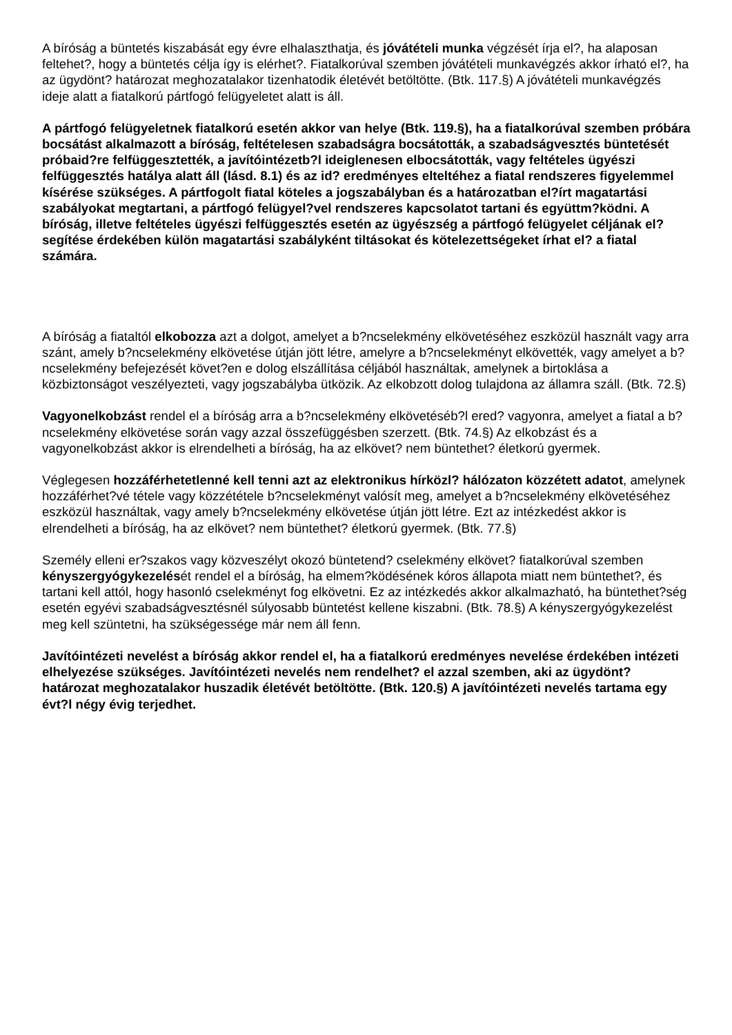A bíróság a büntetés kiszabását egy évre elhalaszthatja, és jóvátételi munka végzését írja el?, ha alaposan feltehet?, hogy a büntetés célja így is elérhet?. Fiatalkorúval szemben jóvátételi munkavégzés akkor írható el?, ha az ügydönt? határozat meghozatalakor tizenhatodik életévét betöltötte. (Btk. 117.§) A jóvátételi munkavégzés ideje alatt a fiatalkorú pártfogó felügyeletet alatt is áll.
A pártfogó felügyeletnek fiatalkorú esetén akkor van helye (Btk. 119.§), ha a fiatalkorúval szemben próbára bocsátást alkalmazott a bíróság, feltételesen szabadságra bocsátották, a szabadságvesztés büntetését próbaid?re felfüggesztették, a javítóintézetb?l ideiglenesen elbocsátották, vagy feltételes ügyészi felfüggesztés hatálya alatt áll (lásd. 8.1) és az id? eredményes elteltéhez a fiatal rendszeres figyelemmel kísérése szükséges. A pártfogolt fiatal köteles a jogszabályban és a határozatban el?írt magatartási szabályokat megtartani, a pártfogó felügyel?vel rendszeres kapcsolatot tartani és együttm?ködni. A bíróság, illetve feltételes ügyészi felfüggesztés esetén az ügyészség a pártfogó felügyelet céljának el?segítése érdekében külön magatartási szabályként tiltásokat és kötelezettségeket írhat el? a fiatal számára.
A bíróság a fiataltól elkobozza azt a dolgot, amelyet a b?ncselekmény elkövetéséhez eszközül használt vagy arra szánt, amely b?ncselekmény elkövetése útján jött létre, amelyre a b?ncselekményt elkövették, vagy amelyet a b?ncselekmény befejezését követ?en e dolog elszállítása céljából használtak, amelynek a birtoklása a közbiztonságot veszélyezteti, vagy jogszabályba ütközik. Az elkobzott dolog tulajdona az államra száll. (Btk. 72.§)
Vagyonelkobzást rendel el a bíróság arra a b?ncselekmény elkövetéséb?l ered? vagyonra, amelyet a fiatal a b?ncselekmény elkövetése során vagy azzal összefüggésben szerzett. (Btk. 74.§) Az elkobzást és a vagyonelkobzást akkor is elrendelheti a bíróság, ha az elkövet? nem büntethet? életkorú gyermek.
Véglegesen hozzáférhetetlenné kell tenni azt az elektronikus hírközl? hálózaton közzétett adatot, amelynek hozzáférhet?vé tétele vagy közzététele b?ncselekményt valósít meg, amelyet a b?ncselekmény elkövetéséhez eszközül használtak, vagy amely b?ncselekmény elkövetése útján jött létre. Ezt az intézkedést akkor is elrendelheti a bíróság, ha az elkövet? nem büntethet? életkorú gyermek. (Btk. 77.§)
Személy elleni er?szakos vagy közveszélyt okozó büntetend? cselekmény elkövet? fiatalkorúval szemben kényszergyógykezelését rendel el a bíróság, ha elmem?ködésének kóros állapota miatt nem büntethet?, és tartani kell attól, hogy hasonló cselekményt fog elkövetni. Ez az intézkedés akkor alkalmazható, ha büntethet?ség esetén egyévi szabadságvesztésnél súlyosabb büntetést kellene kiszabni. (Btk. 78.§) A kényszergyógykezelést meg kell szüntetni, ha szükségessége már nem áll fenn.
Javítóintézeti nevelést a bíróság akkor rendel el, ha a fiatalkorú eredményes nevelése érdekében intézeti elhelyezése szükséges. Javítóintézeti nevelés nem rendelhet? el azzal szemben, aki az ügydönt? határozat meghozatalakor huszadik életévét betöltötte. (Btk. 120.§) A javítóintézeti nevelés tartama egy évt?l négy évig terjedhet.